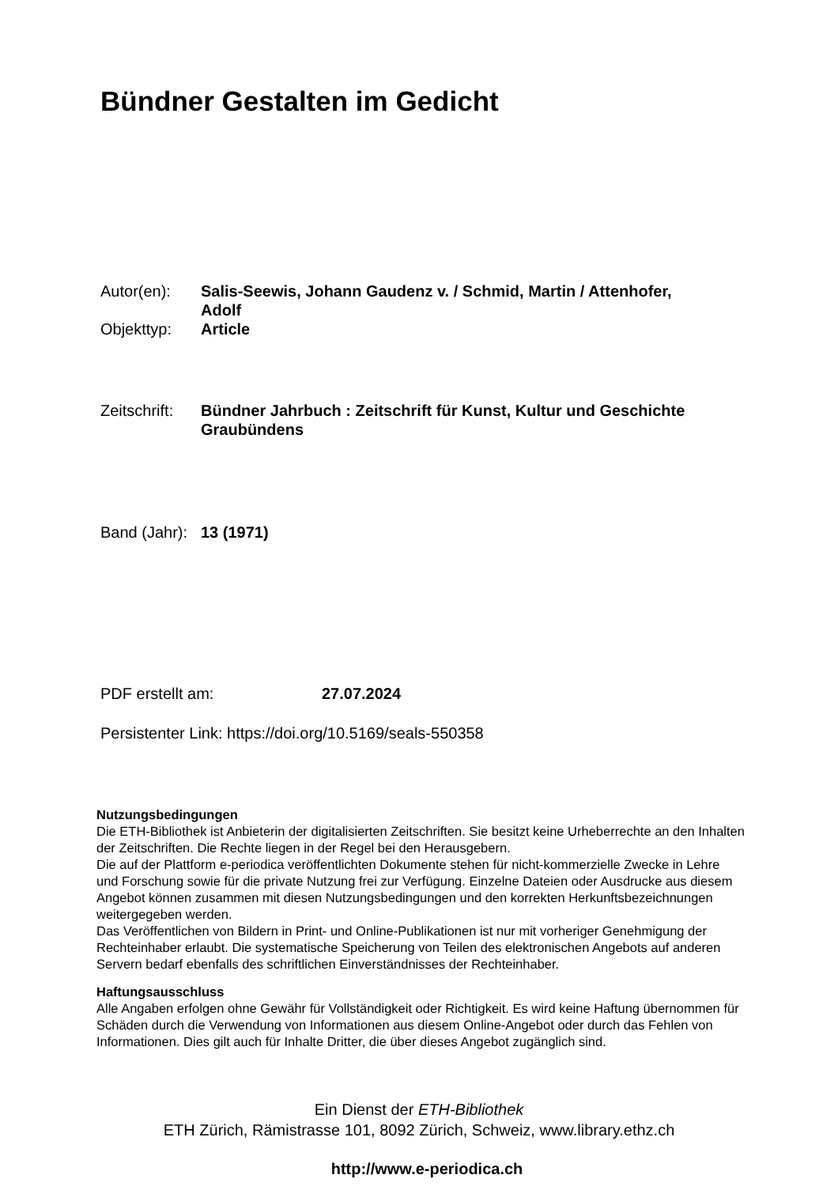Bündner Gestalten im Gedicht
| Autor(en): | Salis-Seewis, Johann Gaudenz v. / Schmid, Martin / Attenhofer, Adolf |
| Objekttyp: | Article |
| Zeitschrift: | Bündner Jahrbuch : Zeitschrift für Kunst, Kultur und Geschichte Graubündens |
| Band (Jahr): | 13 (1971) |
| PDF erstellt am: | 27.07.2024 |
Persistenter Link: https://doi.org/10.5169/seals-550358
Nutzungsbedingungen
Die ETH-Bibliothek ist Anbieterin der digitalisierten Zeitschriften. Sie besitzt keine Urheberrechte an den Inhalten der Zeitschriften. Die Rechte liegen in der Regel bei den Herausgebern.
Die auf der Plattform e-periodica veröffentlichten Dokumente stehen für nicht-kommerzielle Zwecke in Lehre und Forschung sowie für die private Nutzung frei zur Verfügung. Einzelne Dateien oder Ausdrucke aus diesem Angebot können zusammen mit diesen Nutzungsbedingungen und den korrekten Herkunftsbezeichnungen weitergegeben werden.
Das Veröffentlichen von Bildern in Print- und Online-Publikationen ist nur mit vorheriger Genehmigung der Rechteinhaber erlaubt. Die systematische Speicherung von Teilen des elektronischen Angebots auf anderen Servern bedarf ebenfalls des schriftlichen Einverständnisses der Rechteinhaber.
Haftungsausschluss
Alle Angaben erfolgen ohne Gewähr für Vollständigkeit oder Richtigkeit. Es wird keine Haftung übernommen für Schäden durch die Verwendung von Informationen aus diesem Online-Angebot oder durch das Fehlen von Informationen. Dies gilt auch für Inhalte Dritter, die über dieses Angebot zugänglich sind.
Ein Dienst der ETH-Bibliothek
ETH Zürich, Rämistrasse 101, 8092 Zürich, Schweiz, www.library.ethz.ch
http://www.e-periodica.ch